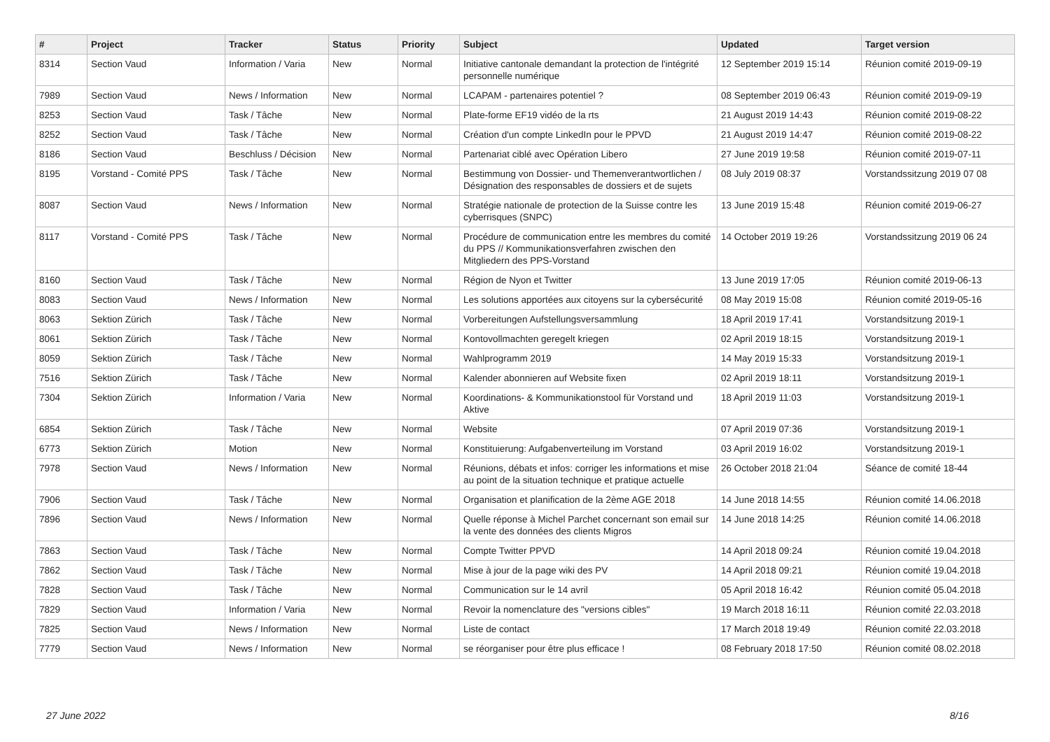| # | Project | Tracker | Status | Priority | Subject | Updated | Target version |
| --- | --- | --- | --- | --- | --- | --- | --- |
| 8314 | Section Vaud | Information / Varia | New | Normal | Initiative cantonale demandant la protection de l'intégrité personnelle numérique | 12 September 2019 15:14 | Réunion comité 2019-09-19 |
| 7989 | Section Vaud | News / Information | New | Normal | LCAPAM - partenaires potentiel ? | 08 September 2019 06:43 | Réunion comité 2019-09-19 |
| 8253 | Section Vaud | Task / Tâche | New | Normal | Plate-forme EF19 vidéo de la rts | 21 August 2019 14:43 | Réunion comité 2019-08-22 |
| 8252 | Section Vaud | Task / Tâche | New | Normal | Création d'un compte LinkedIn pour le PPVD | 21 August 2019 14:47 | Réunion comité 2019-08-22 |
| 8186 | Section Vaud | Beschluss / Décision | New | Normal | Partenariat ciblé avec Opération Libero | 27 June 2019 19:58 | Réunion comité 2019-07-11 |
| 8195 | Vorstand - Comité PPS | Task / Tâche | New | Normal | Bestimmung von Dossier- und Themenverantwortlichen / Désignation des responsables de dossiers et de sujets | 08 July 2019 08:37 | Vorstandssitzung 2019 07 08 |
| 8087 | Section Vaud | News / Information | New | Normal | Stratégie nationale de protection de la Suisse contre les cyberrisques (SNPC) | 13 June 2019 15:48 | Réunion comité 2019-06-27 |
| 8117 | Vorstand - Comité PPS | Task / Tâche | New | Normal | Procédure de communication entre les membres du comité du PPS // Kommunikationsverfahren zwischen den Mitgliedern des PPS-Vorstand | 14 October 2019 19:26 | Vorstandssitzung 2019 06 24 |
| 8160 | Section Vaud | Task / Tâche | New | Normal | Région de Nyon et Twitter | 13 June 2019 17:05 | Réunion comité 2019-06-13 |
| 8083 | Section Vaud | News / Information | New | Normal | Les solutions apportées aux citoyens sur la cybersécurité | 08 May 2019 15:08 | Réunion comité 2019-05-16 |
| 8063 | Sektion Zürich | Task / Tâche | New | Normal | Vorbereitungen Aufstellungsversammlung | 18 April 2019 17:41 | Vorstandsitzung 2019-1 |
| 8061 | Sektion Zürich | Task / Tâche | New | Normal | Kontovollmachten geregelt kriegen | 02 April 2019 18:15 | Vorstandsitzung 2019-1 |
| 8059 | Sektion Zürich | Task / Tâche | New | Normal | Wahlprogramm 2019 | 14 May 2019 15:33 | Vorstandsitzung 2019-1 |
| 7516 | Sektion Zürich | Task / Tâche | New | Normal | Kalender abonnieren auf Website fixen | 02 April 2019 18:11 | Vorstandsitzung 2019-1 |
| 7304 | Sektion Zürich | Information / Varia | New | Normal | Koordinations- & Kommunikationstool für Vorstand und Aktive | 18 April 2019 11:03 | Vorstandsitzung 2019-1 |
| 6854 | Sektion Zürich | Task / Tâche | New | Normal | Website | 07 April 2019 07:36 | Vorstandsitzung 2019-1 |
| 6773 | Sektion Zürich | Motion | New | Normal | Konstituierung: Aufgabenverteilung im Vorstand | 03 April 2019 16:02 | Vorstandsitzung 2019-1 |
| 7978 | Section Vaud | News / Information | New | Normal | Réunions, débats et infos: corriger les informations et mise au point de la situation technique et pratique actuelle | 26 October 2018 21:04 | Séance de comité 18-44 |
| 7906 | Section Vaud | Task / Tâche | New | Normal | Organisation et planification de la 2ème AGE 2018 | 14 June 2018 14:55 | Réunion comité 14.06.2018 |
| 7896 | Section Vaud | News / Information | New | Normal | Quelle réponse à Michel Parchet concernant son email sur la vente des données des clients Migros | 14 June 2018 14:25 | Réunion comité 14.06.2018 |
| 7863 | Section Vaud | Task / Tâche | New | Normal | Compte Twitter PPVD | 14 April 2018 09:24 | Réunion comité 19.04.2018 |
| 7862 | Section Vaud | Task / Tâche | New | Normal | Mise à jour de la page wiki des PV | 14 April 2018 09:21 | Réunion comité 19.04.2018 |
| 7828 | Section Vaud | Task / Tâche | New | Normal | Communication sur le 14 avril | 05 April 2018 16:42 | Réunion comité 05.04.2018 |
| 7829 | Section Vaud | Information / Varia | New | Normal | Revoir la nomenclature des "versions cibles" | 19 March 2018 16:11 | Réunion comité 22.03.2018 |
| 7825 | Section Vaud | News / Information | New | Normal | Liste de contact | 17 March 2018 19:49 | Réunion comité 22.03.2018 |
| 7779 | Section Vaud | News / Information | New | Normal | se réorganiser pour être plus efficace ! | 08 February 2018 17:50 | Réunion comité 08.02.2018 |
27 June 2022 8/16